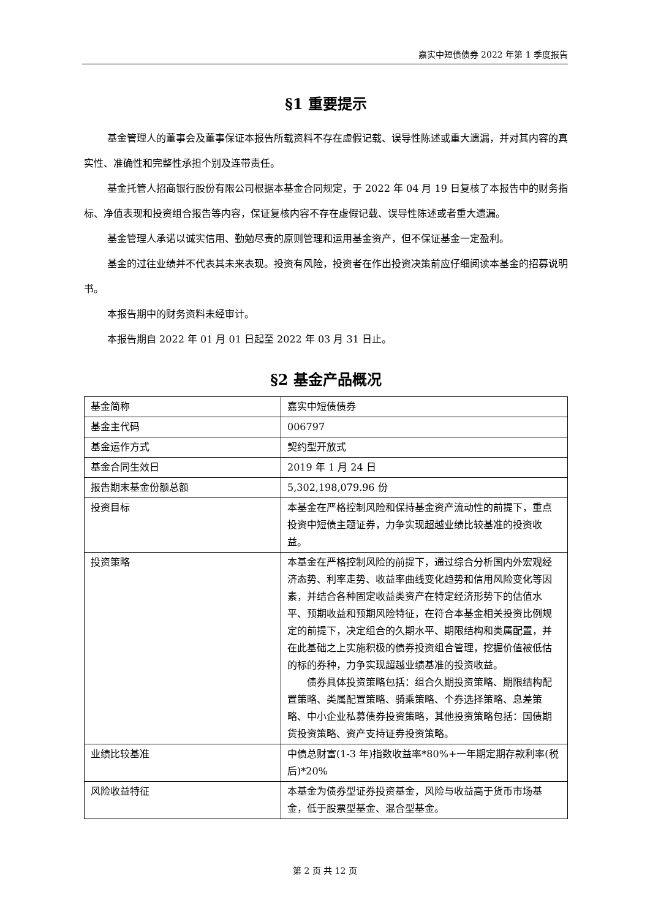嘉实中短债债券 2022 年第 1 季度报告
§1 重要提示
基金管理人的董事会及董事保证本报告所载资料不存在虚假记载、误导性陈述或重大遗漏，并对其内容的真实性、准确性和完整性承担个别及连带责任。
基金托管人招商银行股份有限公司根据本基金合同规定，于 2022 年 04 月 19 日复核了本报告中的财务指标、净值表现和投资组合报告等内容，保证复核内容不存在虚假记载、误导性陈述或者重大遗漏。
基金管理人承诺以诚实信用、勤勉尽责的原则管理和运用基金资产，但不保证基金一定盈利。
基金的过往业绩并不代表其未来表现。投资有风险，投资者在作出投资决策前应仔细阅读本基金的招募说明书。
本报告期中的财务资料未经审计。
本报告期自 2022 年 01 月 01 日起至 2022 年 03 月 31 日止。
§2 基金产品概况
| 基金简称 | 嘉实中短债债券 |
| 基金主代码 | 006797 |
| 基金运作方式 | 契约型开放式 |
| 基金合同生效日 | 2019 年 1 月 24 日 |
| 报告期末基金份额总额 | 5,302,198,079.96 份 |
| 投资目标 | 本基金在严格控制风险和保持基金资产流动性的前提下，重点投资中短债主题证券，力争实现超越业绩比较基准的投资收益。 |
| 投资策略 | 本基金在严格控制风险的前提下，通过综合分析国内外宏观经济态势、利率走势、收益率曲线变化趋势和信用风险变化等因素，并结合各种固定收益类资产在特定经济形势下的估值水平、预期收益和预期风险特征，在符合本基金相关投资比例规定的前提下，决定组合的久期水平、期限结构和类属配置，并在此基础之上实施积极的债券投资组合管理，挖掘价值被低估的标的券种，力争实现超越业绩基准的投资收益。 债券具体投资策略包括：组合久期投资策略、期限结构配置策略、类属配置策略、骑乘策略、个券选择策略、息差策略、中小企业私募债券投资策略，其他投资策略包括：国债期货投资策略、资产支持证券投资策略。 |
| 业绩比较基准 | 中债总财富(1-3 年)指数收益率*80%+一年期定期存款利率(税后)*20% |
| 风险收益特征 | 本基金为债券型证券投资基金，风险与收益高于货币市场基金，低于股票型基金、混合型基金。 |
第 2 页 共 12 页